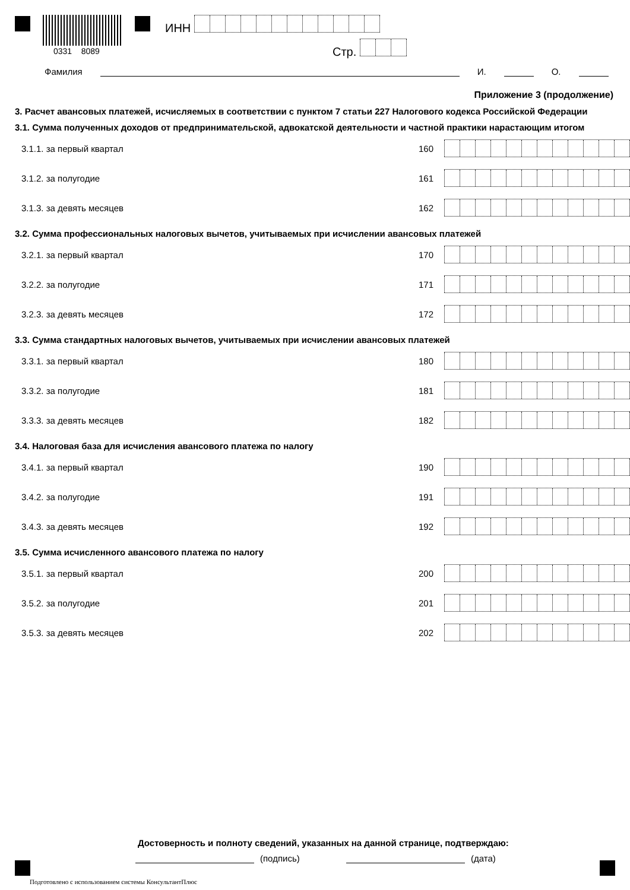0331 8089
ИНН
Стр.
Фамилия И. О.
Приложение 3 (продолжение)
3. Расчет авансовых платежей, исчисляемых в соответствии с пунктом 7 статьи 227 Налогового кодекса Российской Федерации
3.1. Сумма полученных доходов от предпринимательской, адвокатской деятельности и частной практики нарастающим итогом
3.1.1. за первый квартал 160
3.1.2. за полугодие 161
3.1.3. за девять месяцев 162
3.2. Сумма профессиональных налоговых вычетов, учитываемых при исчислении авансовых платежей
3.2.1. за первый квартал 170
3.2.2. за полугодие 171
3.2.3. за девять месяцев 172
3.3. Сумма стандартных налоговых вычетов, учитываемых при исчислении авансовых платежей
3.3.1. за первый квартал 180
3.3.2. за полугодие 181
3.3.3. за девять месяцев 182
3.4. Налоговая база для исчисления авансового платежа по налогу
3.4.1. за первый квартал 190
3.4.2. за полугодие 191
3.4.3. за девять месяцев 192
3.5. Сумма исчисленного авансового платежа по налогу
3.5.1. за первый квартал 200
3.5.2. за полугодие 201
3.5.3. за девять месяцев 202
Достоверность и полноту сведений, указанных на данной странице, подтверждаю:
(подпись) (дата)
Подготовлено с использованием системы КонсультантПлюс